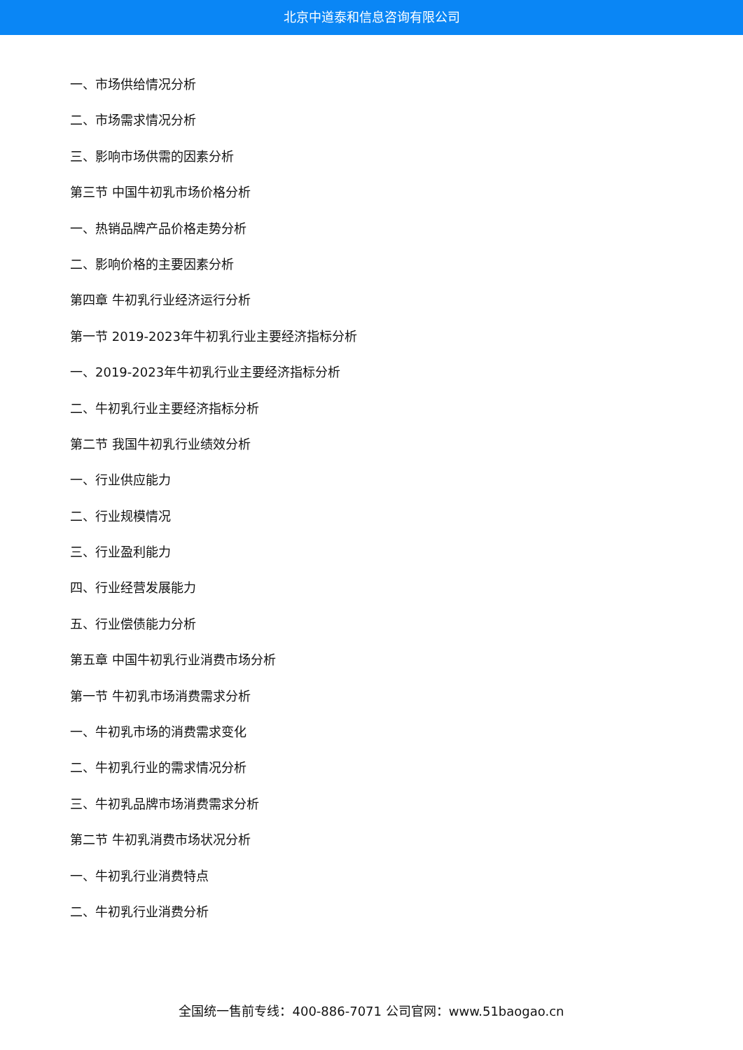北京中道泰和信息咨询有限公司
一、市场供给情况分析
二、市场需求情况分析
三、影响市场供需的因素分析
第三节 中国牛初乳市场价格分析
一、热销品牌产品价格走势分析
二、影响价格的主要因素分析
第四章 牛初乳行业经济运行分析
第一节 2019-2023年牛初乳行业主要经济指标分析
一、2019-2023年牛初乳行业主要经济指标分析
二、牛初乳行业主要经济指标分析
第二节 我国牛初乳行业绩效分析
一、行业供应能力
二、行业规模情况
三、行业盈利能力
四、行业经营发展能力
五、行业偿债能力分析
第五章 中国牛初乳行业消费市场分析
第一节 牛初乳市场消费需求分析
一、牛初乳市场的消费需求变化
二、牛初乳行业的需求情况分析
三、牛初乳品牌市场消费需求分析
第二节 牛初乳消费市场状况分析
一、牛初乳行业消费特点
二、牛初乳行业消费分析
全国统一售前专线：400-886-7071 公司官网：www.51baogao.cn